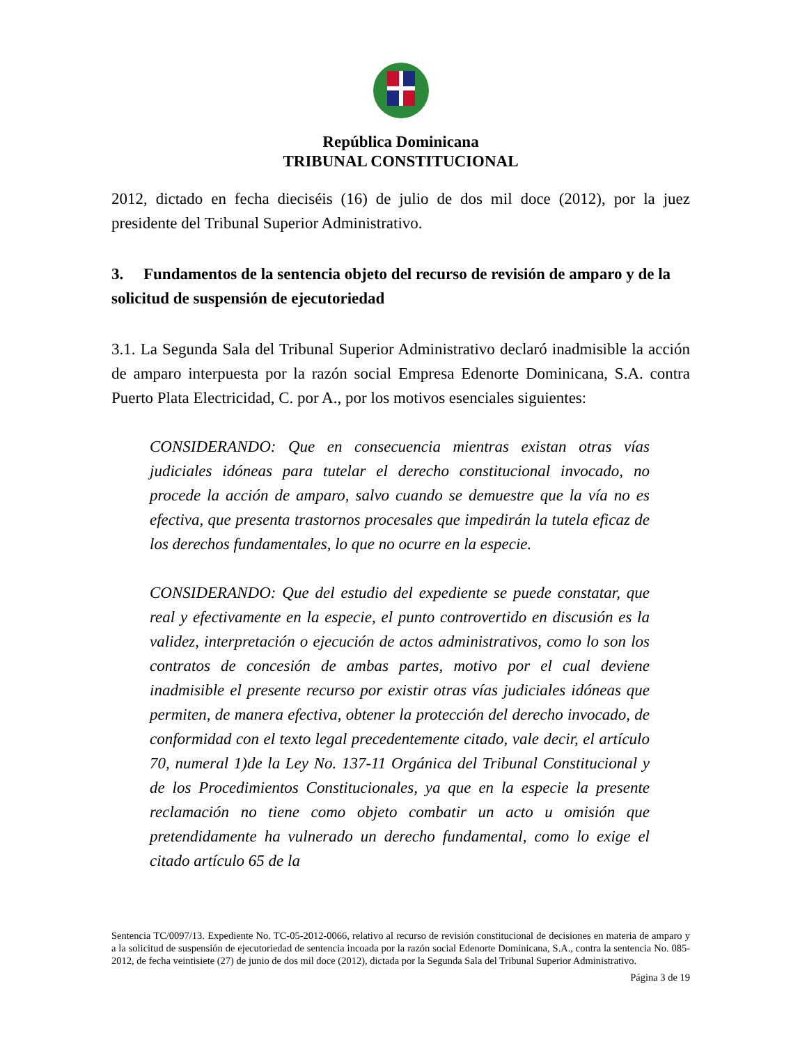República Dominicana
TRIBUNAL CONSTITUCIONAL
2012, dictado en fecha dieciséis (16) de julio de dos mil doce (2012), por la juez presidente del Tribunal Superior Administrativo.
3. Fundamentos de la sentencia objeto del recurso de revisión de amparo y de la solicitud de suspensión de ejecutoriedad
3.1. La Segunda Sala del Tribunal Superior Administrativo declaró inadmisible la acción de amparo interpuesta por la razón social Empresa Edenorte Dominicana, S.A. contra Puerto Plata Electricidad, C. por A., por los motivos esenciales siguientes:
CONSIDERANDO: Que en consecuencia mientras existan otras vías judiciales idóneas para tutelar el derecho constitucional invocado, no procede la acción de amparo, salvo cuando se demuestre que la vía no es efectiva, que presenta trastornos procesales que impedirán la tutela eficaz de los derechos fundamentales, lo que no ocurre en la especie.
CONSIDERANDO: Que del estudio del expediente se puede constatar, que real y efectivamente en la especie, el punto controvertido en discusión es la validez, interpretación o ejecución de actos administrativos, como lo son los contratos de concesión de ambas partes, motivo por el cual deviene inadmisible el presente recurso por existir otras vías judiciales idóneas que permiten, de manera efectiva, obtener la protección del derecho invocado, de conformidad con el texto legal precedentemente citado, vale decir, el artículo 70, numeral 1)de la Ley No. 137-11 Orgánica del Tribunal Constitucional y de los Procedimientos Constitucionales, ya que en la especie la presente reclamación no tiene como objeto combatir un acto u omisión que pretendidamente ha vulnerado un derecho fundamental, como lo exige el citado artículo 65 de la
Sentencia TC/0097/13. Expediente No. TC-05-2012-0066, relativo al recurso de revisión constitucional de decisiones en materia de amparo y a la solicitud de suspensión de ejecutoriedad de sentencia incoada por la razón social Edenorte Dominicana, S.A., contra la sentencia No. 085-2012, de fecha veintisiete (27) de junio de dos mil doce (2012), dictada por la Segunda Sala del Tribunal Superior Administrativo.
Página 3 de 19